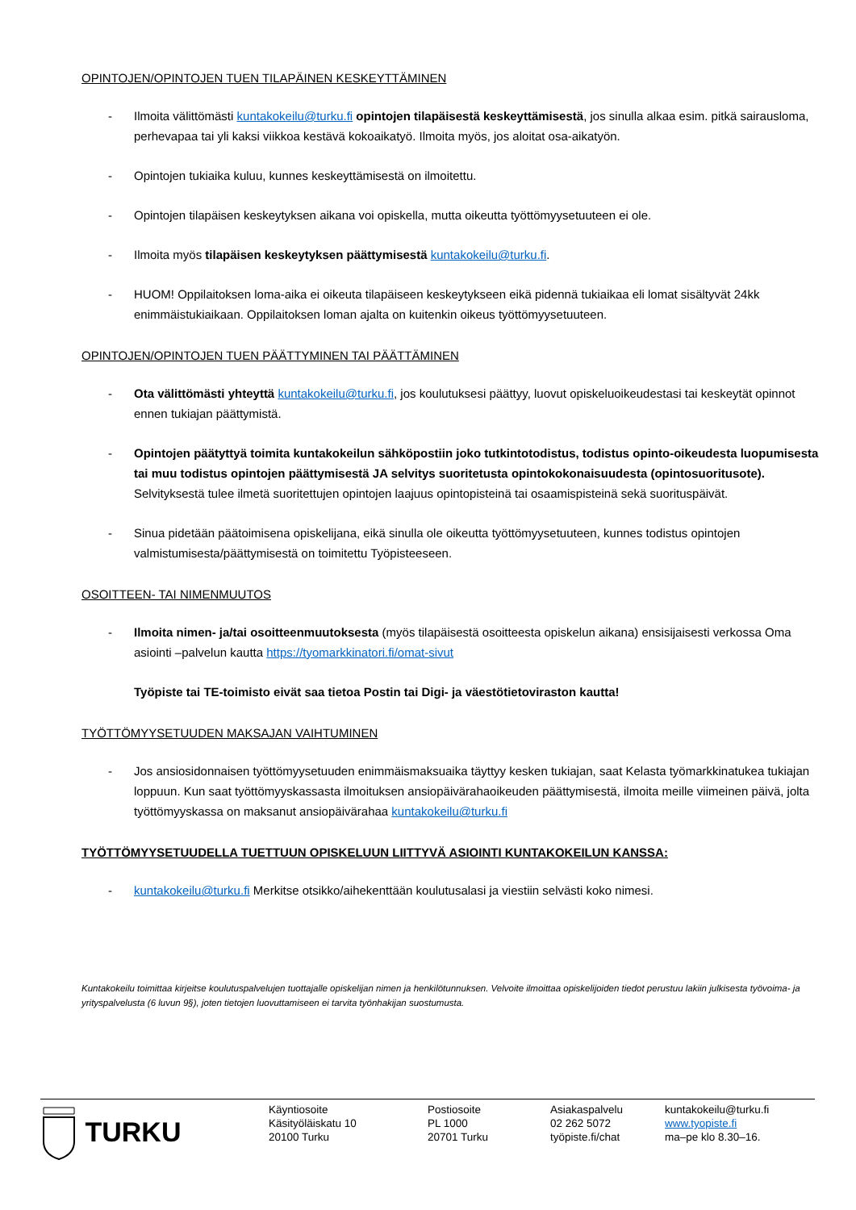OPINTOJEN/OPINTOJEN TUEN TILAPÄINEN KESKEYTTÄMINEN
- Ilmoita välittömästi kuntakokeilu@turku.fi opintojen tilapäisestä keskeyttämisestä, jos sinulla alkaa esim. pitkä sairausloma, perhevapaa tai yli kaksi viikkoa kestävä kokoaikatyö. Ilmoita myös, jos aloitat osa-aikatyön.
- Opintojen tukiaika kuluu, kunnes keskeyttämisestä on ilmoitettu.
- Opintojen tilapäisen keskeytyksen aikana voi opiskella, mutta oikeutta työttömyysetuuteen ei ole.
- Ilmoita myös tilapäisen keskeytyksen päättymisestä kuntakokeilu@turku.fi.
- HUOM! Oppilaitoksen loma-aika ei oikeuta tilapäiseen keskeytykseen eikä pidennä tukiaikaa eli lomat sisältyvät 24kk enimmäistukiaikaan. Oppilaitoksen loman ajalta on kuitenkin oikeus työttömyysetuuteen.
OPINTOJEN/OPINTOJEN TUEN PÄÄTTYMINEN TAI PÄÄTTÄMINEN
- Ota välittömästi yhteyttä kuntakokeilu@turku.fi, jos koulutuksesi päättyy, luovut opiskeluoikeudestasi tai keskeytät opinnot ennen tukiajan päättymistä.
- Opintojen päätyttyä toimita kuntakokeilun sähköpostiin joko tutkintotodistus, todistus opinto-oikeudesta luopumisesta tai muu todistus opintojen päättymisestä JA selvitys suoritetusta opintokokonaisuudesta (opintosuoritusote). Selvityksestä tulee ilmetä suoritettujen opintojen laajuus opintopisteinä tai osaamispisteinä sekä suorituspäivät.
- Sinua pidetään päätoimisena opiskelijana, eikä sinulla ole oikeutta työttömyysetuuteen, kunnes todistus opintojen valmistumisesta/päättymisestä on toimitettu Työpisteeseen.
OSOITTEEN- TAI NIMENMUUTOS
- Ilmoita nimen- ja/tai osoitteenmuutoksesta (myös tilapäisestä osoitteesta opiskelun aikana) ensisijaisesti verkossa Oma asiointi –palvelun kautta https://tyomarkkinatori.fi/omat-sivut
Työpiste tai TE-toimisto eivät saa tietoa Postin tai Digi- ja väestötietoviraston kautta!
TYÖTTÖMYYSETUUDEN MAKSAJAN VAIHTUMINEN
- Jos ansiosidonnaisen työttömyysetuuden enimmäismaksuaika täyttyy kesken tukiajan, saat Kelasta työmarkkinatukea tukiajan loppuun. Kun saat työttömyyskassasta ilmoituksen ansiopäivärahaoikeuden päättymisestä, ilmoita meille viimeinen päivä, jolta työttömyyskassa on maksanut ansiopäivärahaa kuntakokeilu@turku.fi
TYÖTTÖMYYSETUUDELLA TUETTUUN OPISKELUUN LIITTYVÄ ASIOINTI KUNTAKOKEILUN KANSSA:
- kuntakokeilu@turku.fi Merkitse otsikko/aihekenttään koulutusalasi ja viestiin selvästi koko nimesi.
Kuntakokeilu toimittaa kirjeitse koulutuspalvelujen tuottajalle opiskelijan nimen ja henkilötunnuksen. Velvoite ilmoittaa opiskelijoiden tiedot perustuu lakiin julkisesta työvoima- ja yrityspalvelusta (6 luvun 9§), joten tietojen luovuttamiseen ei tarvita työnhakijan suostumusta.
TURKU
Käyntiosoite
Käsityöläiskatu 10
20100 Turku
Postiosoite
PL 1000
20701 Turku
Asiakaspalvelu
02 262 5072
työpiste.fi/chat
kuntakokeilu@turku.fi
www.tyopiste.fi
ma–pe klo 8.30–16.